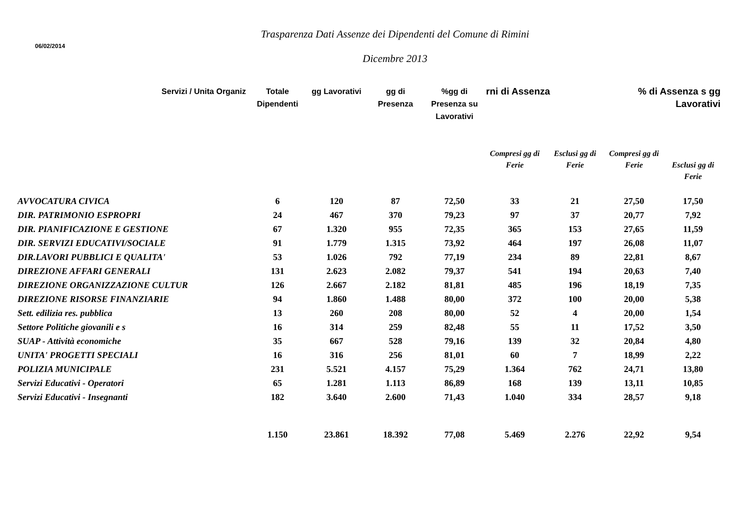Trasparenza Dati Assenze dei Dipendenti del Comune di Rimini
06/02/2014
Dicembre 2013
| Servizi / Unita Organiz | Totale Dipendenti | gg Lavorativi | gg di Presenza | %gg di Presenza su Lavorativi | rni di Assenza | | % di Assenza s gg Lavorativi | |
| --- | --- | --- | --- | --- | --- | --- | --- | --- |
| | | | | | Compresi gg di Ferie | Esclusi gg di Ferie | Compresi gg di Ferie | Esclusi gg di Ferie |
| AVVOCATURA CIVICA | 6 | 120 | 87 | 72,50 | 33 | 21 | 27,50 | 17,50 |
| DIR. PATRIMONIO ESPROPRI | 24 | 467 | 370 | 79,23 | 97 | 37 | 20,77 | 7,92 |
| DIR. PIANIFICAZIONE E GESTIONE | 67 | 1.320 | 955 | 72,35 | 365 | 153 | 27,65 | 11,59 |
| DIR. SERVIZI EDUCATIVI/SOCIALE | 91 | 1.779 | 1.315 | 73,92 | 464 | 197 | 26,08 | 11,07 |
| DIR.LAVORI PUBBLICI E QUALITA' | 53 | 1.026 | 792 | 77,19 | 234 | 89 | 22,81 | 8,67 |
| DIREZIONE AFFARI GENERALI | 131 | 2.623 | 2.082 | 79,37 | 541 | 194 | 20,63 | 7,40 |
| DIREZIONE ORGANIZZAZIONE CULTUR | 126 | 2.667 | 2.182 | 81,81 | 485 | 196 | 18,19 | 7,35 |
| DIREZIONE RISORSE FINANZIARIE | 94 | 1.860 | 1.488 | 80,00 | 372 | 100 | 20,00 | 5,38 |
| Sett. edilizia res. pubblica | 13 | 260 | 208 | 80,00 | 52 | 4 | 20,00 | 1,54 |
| Settore Politiche giovanili e s | 16 | 314 | 259 | 82,48 | 55 | 11 | 17,52 | 3,50 |
| SUAP - Attività economiche | 35 | 667 | 528 | 79,16 | 139 | 32 | 20,84 | 4,80 |
| UNITA' PROGETTI SPECIALI | 16 | 316 | 256 | 81,01 | 60 | 7 | 18,99 | 2,22 |
| POLIZIA MUNICIPALE | 231 | 5.521 | 4.157 | 75,29 | 1.364 | 762 | 24,71 | 13,80 |
| Servizi Educativi - Operatori | 65 | 1.281 | 1.113 | 86,89 | 168 | 139 | 13,11 | 10,85 |
| Servizi Educativi - Insegnanti | 182 | 3.640 | 2.600 | 71,43 | 1.040 | 334 | 28,57 | 9,18 |
| | 1.150 | 23.861 | 18.392 | 77,08 | 5.469 | 2.276 | 22,92 | 9,54 |